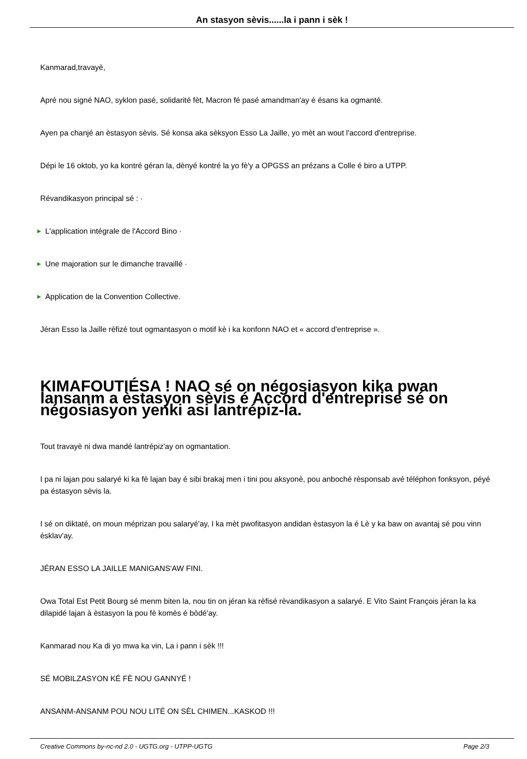An stasyon sèvis......la i pann i sèk !
Kanmarad,travayè,
Apré nou signé NAO, syklon pasé, solidarité fèt, Macron fé pasé amandman'ay é ésans ka ogmanté.
Ayen pa chanjé an èstasyon sèvis. Sé konsa aka sèksyon Esso La Jaille, yo mèt an wout l'accord d'entreprise.
Dépi le 16 oktob, yo ka kontré géran la, dènyé kontré la yo fè'y a OPGSS an prézans a Colle é biro a UTPP.
Révandikasyon principal sé : ·
▶ L'application intégrale de l'Accord Bino ·
▶ Une majoration sur le dimanche travaillé ·
▶ Application de la Convention Collective.
Jéran Esso la Jaille rèfizé tout ogmantasyon o motif kè i ka konfonn NAO et « accord d'entreprise ».
KIMAFOUTIÉSA ! NAO sé on négosiasyon kika pwan lansanm a èstasyon sèvis é Accord d'entreprise sé on négosiasyon yenki asi lantrépiz-la.
Tout travayè ni dwa mandé lantrépiz'ay on ogmantation.
I pa ni lajan pou salaryé ki ka fè lajan bay é sibi brakaj men i tini pou aksyonè, pou anboché rèsponsab avé téléphon fonksyon, péyé pa éstasyon sèvis la.
I sé on diktaté, on moun méprizan pou salaryé'ay, I ka mèt pwofitasyon andidan èstasyon la é Lè y ka baw on avantaj sé pou vinn èsklav'ay.
JÉRAN ESSO LA JAILLE MANIGANS'AW FINI.
Owa Total Est Petit Bourg sé menm biten la, nou tin on jéran ka rèfisé rèvandikasyon a salaryé. E Vito Saint François jéran la ka dilapidé lajan à èstasyon la pou fè komès é bòdé'ay.
Kanmarad nou Ka di yo mwa ka vin, La i pann i sèk !!!
SÉ MOBILZASYON KÉ FÈ NOU GANNYÉ !
ANSANM-ANSANM POU NOU LITÉ ON SÈL CHIMEN...KASKOD !!!
Creative Commons by-nc-nd 2.0 - UGTG.org - UTPP-UGTG Page 2/3